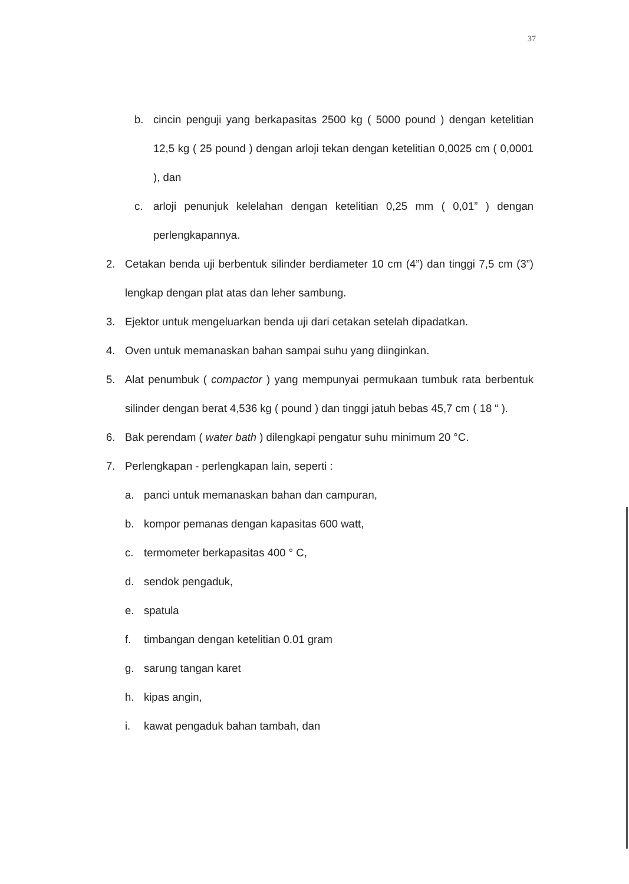37
b. cincin penguji yang berkapasitas 2500 kg ( 5000 pound ) dengan ketelitian 12,5 kg ( 25 pound ) dengan arloji tekan dengan ketelitian 0,0025 cm ( 0,0001 ), dan
c. arloji penunjuk kelelahan dengan ketelitian 0,25 mm ( 0,01” ) dengan perlengkapannya.
2. Cetakan benda uji berbentuk silinder berdiameter 10 cm (4”) dan tinggi 7,5 cm (3”) lengkap dengan plat atas dan leher sambung.
3. Ejektor untuk mengeluarkan benda uji dari cetakan setelah dipadatkan.
4. Oven untuk memanaskan bahan sampai suhu yang diinginkan.
5. Alat penumbuk ( compactor ) yang mempunyai permukaan tumbuk rata berbentuk silinder dengan berat 4,536 kg ( pound ) dan tinggi jatuh bebas 45,7 cm ( 18 “ ).
6. Bak perendam ( water bath ) dilengkapi pengatur suhu minimum 20 °C.
7. Perlengkapan - perlengkapan lain, seperti :
a. panci untuk memanaskan bahan dan campuran,
b. kompor pemanas dengan kapasitas 600 watt,
c. termometer berkapasitas 400 ° C,
d. sendok pengaduk,
e. spatula
f. timbangan dengan ketelitian 0.01 gram
g. sarung tangan karet
h. kipas angin,
i. kawat pengaduk bahan tambah, dan